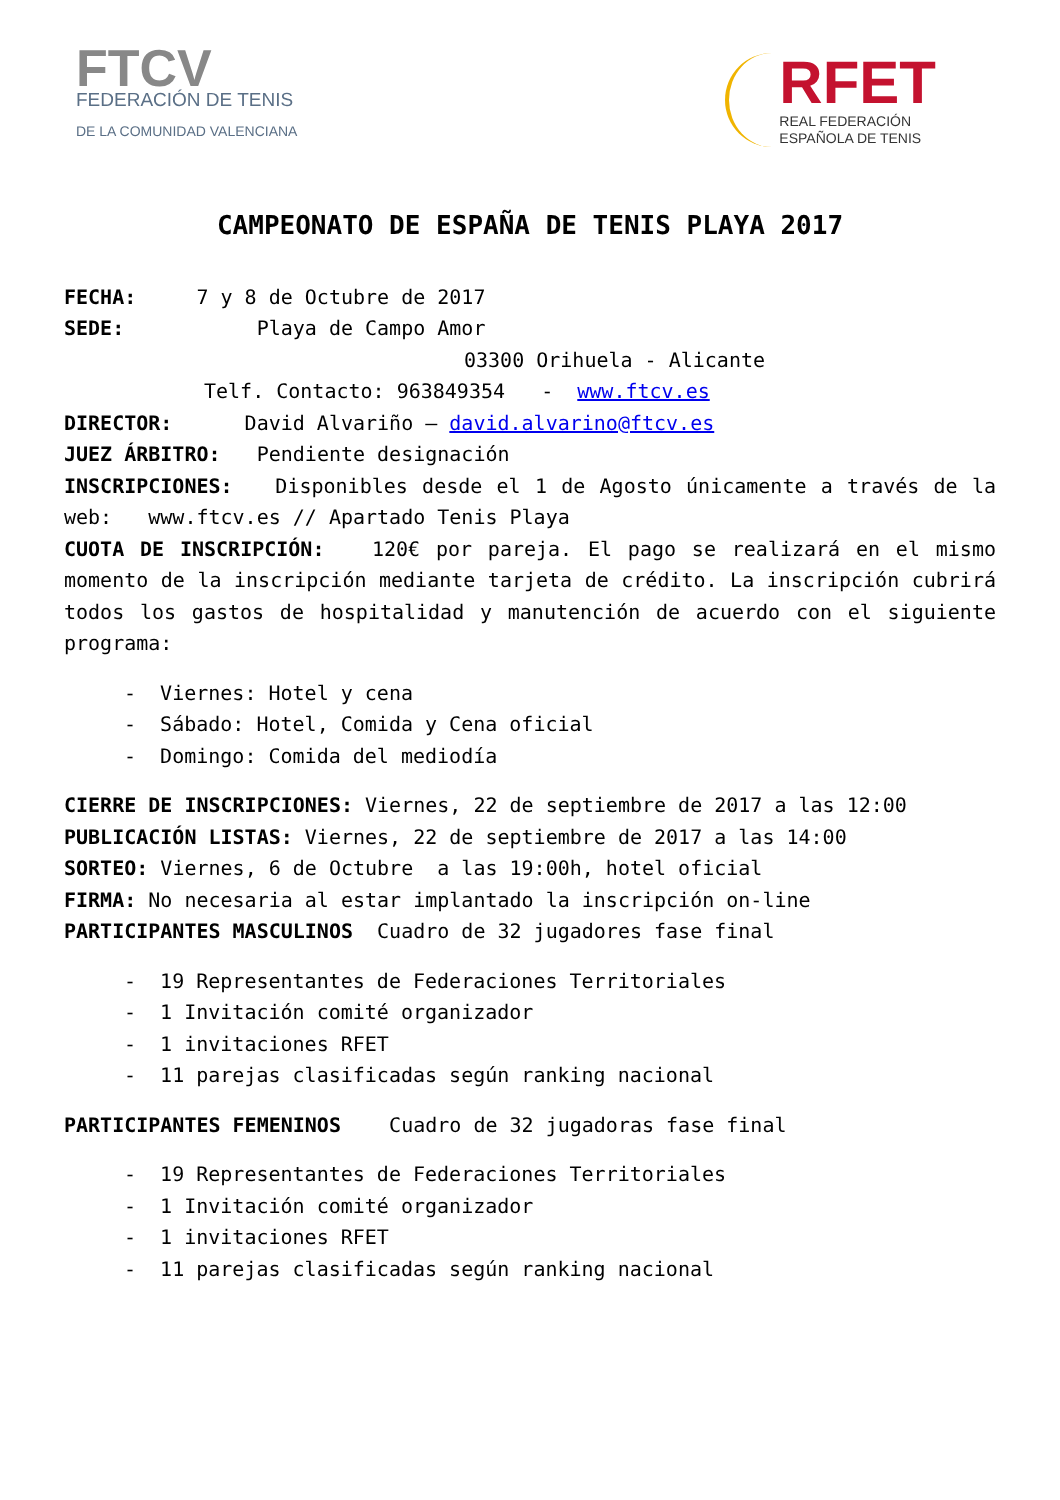FTCV
FEDERACIÓN DE TENIS
DE LA COMUNIDAD VALENCIANA
RFET
REAL FEDERACIÓN
ESPAÑOLA DE TENIS
CAMPEONATO DE ESPAÑA DE TENIS PLAYA 2017
FECHA: 7 y 8 de Octubre de 2017
SEDE: Playa de Campo Amor
03300 Orihuela - Alicante
Telf. Contacto: 963849354 - www.ftcv.es
DIRECTOR: David Alvariño – david.alvarino@ftcv.es
JUEZ ÁRBITRO: Pendiente designación
INSCRIPCIONES: Disponibles desde el 1 de Agosto únicamente a través de la web: www.ftcv.es // Apartado Tenis Playa
CUOTA DE INSCRIPCIÓN: 120€ por pareja. El pago se realizará en el mismo momento de la inscripción mediante tarjeta de crédito. La inscripción cubrirá todos los gastos de hospitalidad y manutención de acuerdo con el siguiente programa:
- Viernes: Hotel y cena
- Sábado: Hotel, Comida y Cena oficial
- Domingo: Comida del mediodía
CIERRE DE INSCRIPCIONES: Viernes, 22 de septiembre de 2017 a las 12:00
PUBLICACIÓN LISTAS: Viernes, 22 de septiembre de 2017 a las 14:00
SORTEO: Viernes, 6 de Octubre a las 19:00h, hotel oficial
FIRMA: No necesaria al estar implantado la inscripción on-line
PARTICIPANTES MASCULINOS Cuadro de 32 jugadores fase final
- 19 Representantes de Federaciones Territoriales
- 1 Invitación comité organizador
- 1 invitaciones RFET
- 11 parejas clasificadas según ranking nacional
PARTICIPANTES FEMENINOS Cuadro de 32 jugadoras fase final
- 19 Representantes de Federaciones Territoriales
- 1 Invitación comité organizador
- 1 invitaciones RFET
- 11 parejas clasificadas según ranking nacional